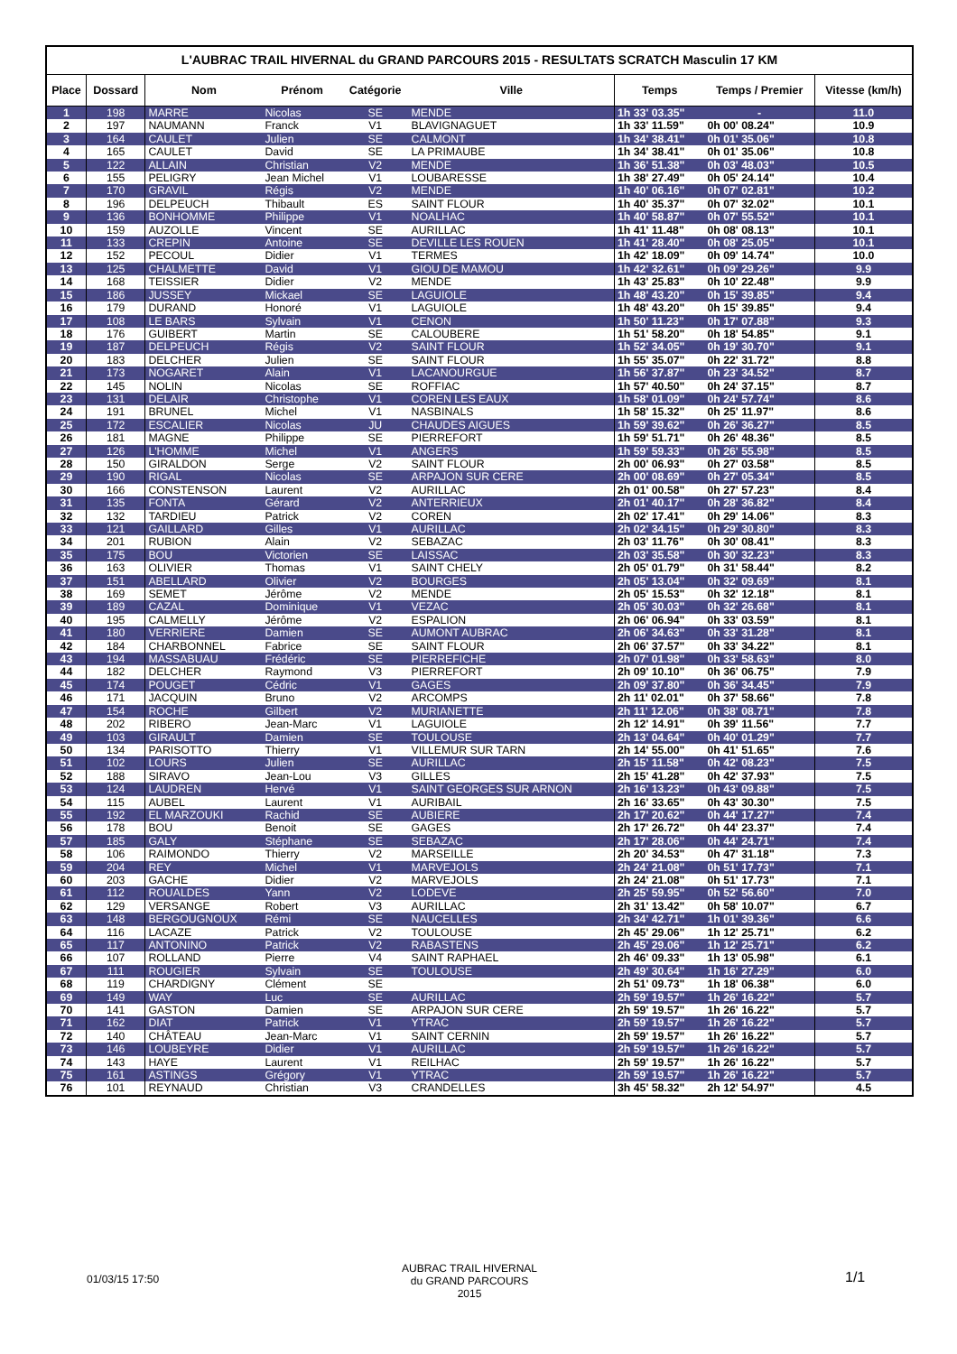L'AUBRAC TRAIL HIVERNAL du GRAND PARCOURS 2015 - RESULTATS SCRATCH Masculin 17 KM
| Place | Dossard | Nom | Prénom | Catégorie | Ville | Temps | Temps / Premier | Vitesse (km/h) |
| --- | --- | --- | --- | --- | --- | --- | --- | --- |
| 1 | 198 | MARRE | Nicolas | SE | MENDE | 1h 33' 03.35" | - | 11.0 |
| 2 | 197 | NAUMANN | Franck | V1 | BLAVIGNAGUET | 1h 33' 11.59" | 0h 00' 08.24" | 10.9 |
| 3 | 164 | CAULET | Julien | SE | CALMONT | 1h 34' 38.41" | 0h 01' 35.06" | 10.8 |
| 4 | 165 | CAULET | David | SE | LA PRIMAUBE | 1h 34' 38.41" | 0h 01' 35.06" | 10.8 |
| 5 | 122 | ALLAIN | Christian | V2 | MENDE | 1h 36' 51.38" | 0h 03' 48.03" | 10.5 |
| 6 | 155 | PELIGRY | Jean Michel | V1 | LOUBARESSE | 1h 38' 27.49" | 0h 05' 24.14" | 10.4 |
| 7 | 170 | GRAVIL | Régis | V2 | MENDE | 1h 40' 06.16" | 0h 07' 02.81" | 10.2 |
| 8 | 196 | DELPEUCH | Thibault | ES | SAINT FLOUR | 1h 40' 35.37" | 0h 07' 32.02" | 10.1 |
| 9 | 136 | BONHOMME | Philippe | V1 | NOALHAC | 1h 40' 58.87" | 0h 07' 55.52" | 10.1 |
| 10 | 159 | AUZOLLE | Vincent | SE | AURILLAC | 1h 41' 11.48" | 0h 08' 08.13" | 10.1 |
| 11 | 133 | CREPIN | Antoine | SE | DEVILLE LES ROUEN | 1h 41' 28.40" | 0h 08' 25.05" | 10.1 |
| 12 | 152 | PECOUL | Didier | V1 | TERMES | 1h 42' 18.09" | 0h 09' 14.74" | 10.0 |
| 13 | 125 | CHALMETTE | David | V1 | GIOU DE MAMOU | 1h 42' 32.61" | 0h 09' 29.26" | 9.9 |
| 14 | 168 | TEISSIER | Didier | V2 | MENDE | 1h 43' 25.83" | 0h 10' 22.48" | 9.9 |
| 15 | 186 | JUSSEY | Mickael | SE | LAGUIOLE | 1h 48' 43.20" | 0h 15' 39.85" | 9.4 |
| 16 | 179 | DURAND | Honoré | V1 | LAGUIOLE | 1h 48' 43.20" | 0h 15' 39.85" | 9.4 |
| 17 | 108 | LE BARS | Sylvain | V1 | CENON | 1h 50' 11.23" | 0h 17' 07.88" | 9.3 |
| 18 | 176 | GUIBERT | Martin | SE | CALOUBERE | 1h 51' 58.20" | 0h 18' 54.85" | 9.1 |
| 19 | 187 | DELPEUCH | Régis | V2 | SAINT FLOUR | 1h 52' 34.05" | 0h 19' 30.70" | 9.1 |
| 20 | 183 | DELCHER | Julien | SE | SAINT FLOUR | 1h 55' 35.07" | 0h 22' 31.72" | 8.8 |
| 21 | 173 | NOGARET | Alain | V1 | LACANOURGUE | 1h 56' 37.87" | 0h 23' 34.52" | 8.7 |
| 22 | 145 | NOLIN | Nicolas | SE | ROFFIAC | 1h 57' 40.50" | 0h 24' 37.15" | 8.7 |
| 23 | 131 | DELAIR | Christophe | V1 | COREN LES EAUX | 1h 58' 01.09" | 0h 24' 57.74" | 8.6 |
| 24 | 191 | BRUNEL | Michel | V1 | NASBINALS | 1h 58' 15.32" | 0h 25' 11.97" | 8.6 |
| 25 | 172 | ESCALIER | Nicolas | JU | CHAUDES AIGUES | 1h 59' 39.62" | 0h 26' 36.27" | 8.5 |
| 26 | 181 | MAGNE | Philippe | SE | PIERREFORT | 1h 59' 51.71" | 0h 26' 48.36" | 8.5 |
| 27 | 126 | L'HOMME | Michel | V1 | ANGERS | 1h 59' 59.33" | 0h 26' 55.98" | 8.5 |
| 28 | 150 | GIRALDON | Serge | V2 | SAINT FLOUR | 2h 00' 06.93" | 0h 27' 03.58" | 8.5 |
| 29 | 190 | RIGAL | Nicolas | SE | ARPAJON SUR CERE | 2h 00' 08.69" | 0h 27' 05.34" | 8.5 |
| 30 | 166 | CONSTENSON | Laurent | V2 | AURILLAC | 2h 01' 00.58" | 0h 27' 57.23" | 8.4 |
| 31 | 135 | FONTA | Gérard | V2 | ANTERRIEUX | 2h 01' 40.17" | 0h 28' 36.82" | 8.4 |
| 32 | 132 | TARDIEU | Patrick | V2 | COREN | 2h 02' 17.41" | 0h 29' 14.06" | 8.3 |
| 33 | 121 | GAILLARD | Gilles | V1 | AURILLAC | 2h 02' 34.15" | 0h 29' 30.80" | 8.3 |
| 34 | 201 | RUBION | Alain | V2 | SEBAZAC | 2h 03' 11.76" | 0h 30' 08.41" | 8.3 |
| 35 | 175 | BOU | Victorien | SE | LAISSAC | 2h 03' 35.58" | 0h 30' 32.23" | 8.3 |
| 36 | 163 | OLIVIER | Thomas | V1 | SAINT CHELY | 2h 05' 01.79" | 0h 31' 58.44" | 8.2 |
| 37 | 151 | ABELLARD | Olivier | V2 | BOURGES | 2h 05' 13.04" | 0h 32' 09.69" | 8.1 |
| 38 | 169 | SEMET | Jérôme | V2 | MENDE | 2h 05' 15.53" | 0h 32' 12.18" | 8.1 |
| 39 | 189 | CAZAL | Dominique | V1 | VEZAC | 2h 05' 30.03" | 0h 32' 26.68" | 8.1 |
| 40 | 195 | CALMELLY | Jérôme | V2 | ESPALION | 2h 06' 06.94" | 0h 33' 03.59" | 8.1 |
| 41 | 180 | VERRIERE | Damien | SE | AUMONT AUBRAC | 2h 06' 34.63" | 0h 33' 31.28" | 8.1 |
| 42 | 184 | CHARBONNEL | Fabrice | SE | SAINT FLOUR | 2h 06' 37.57" | 0h 33' 34.22" | 8.1 |
| 43 | 194 | MASSABUAU | Frédéric | SE | PIERREFICHE | 2h 07' 01.98" | 0h 33' 58.63" | 8.0 |
| 44 | 182 | DELCHER | Raymond | V3 | PIERREFORT | 2h 09' 10.10" | 0h 36' 06.75" | 7.9 |
| 45 | 174 | POUGET | Cédric | V1 | GAGES | 2h 09' 37.80" | 0h 36' 34.45" | 7.9 |
| 46 | 171 | JACQUIN | Bruno | V2 | ARCOMPS | 2h 11' 02.01" | 0h 37' 58.66" | 7.8 |
| 47 | 154 | ROCHE | Gilbert | V2 | MURIANETTE | 2h 11' 12.06" | 0h 38' 08.71" | 7.8 |
| 48 | 202 | RIBERO | Jean-Marc | V1 | LAGUIOLE | 2h 12' 14.91" | 0h 39' 11.56" | 7.7 |
| 49 | 103 | GIRAULT | Damien | SE | TOULOUSE | 2h 13' 04.64" | 0h 40' 01.29" | 7.7 |
| 50 | 134 | PARISOTTO | Thierry | V1 | VILLEMUR SUR TARN | 2h 14' 55.00" | 0h 41' 51.65" | 7.6 |
| 51 | 102 | LOURS | Julien | SE | AURILLAC | 2h 15' 11.58" | 0h 42' 08.23" | 7.5 |
| 52 | 188 | SIRAVO | Jean-Lou | V3 | GILLES | 2h 15' 41.28" | 0h 42' 37.93" | 7.5 |
| 53 | 124 | LAUDREN | Hervé | V1 | SAINT GEORGES SUR ARNON | 2h 16' 13.23" | 0h 43' 09.88" | 7.5 |
| 54 | 115 | AUBEL | Laurent | V1 | AURIBAIL | 2h 16' 33.65" | 0h 43' 30.30" | 7.5 |
| 55 | 192 | EL MARZOUKI | Rachid | SE | AUBIERE | 2h 17' 20.62" | 0h 44' 17.27" | 7.4 |
| 56 | 178 | BOU | Benoit | SE | GAGES | 2h 17' 26.72" | 0h 44' 23.37" | 7.4 |
| 57 | 185 | GALY | Stéphane | SE | SEBAZAC | 2h 17' 28.06" | 0h 44' 24.71" | 7.4 |
| 58 | 106 | RAIMONDO | Thierry | V2 | MARSEILLE | 2h 20' 34.53" | 0h 47' 31.18" | 7.3 |
| 59 | 204 | REY | Michel | V1 | MARVEJOLS | 2h 24' 21.08" | 0h 51' 17.73" | 7.1 |
| 60 | 203 | GACHE | Didier | V2 | MARVEJOLS | 2h 24' 21.08" | 0h 51' 17.73" | 7.1 |
| 61 | 112 | ROUALDES | Yann | V2 | LODEVE | 2h 25' 59.95" | 0h 52' 56.60" | 7.0 |
| 62 | 129 | VERSANGE | Robert | V3 | AURILLAC | 2h 31' 13.42" | 0h 58' 10.07" | 6.7 |
| 63 | 148 | BERGOUGNOUX | Rémi | SE | NAUCELLES | 2h 34' 42.71" | 1h 01' 39.36" | 6.6 |
| 64 | 116 | LACAZE | Patrick | V2 | TOULOUSE | 2h 45' 29.06" | 1h 12' 25.71" | 6.2 |
| 65 | 117 | ANTONINO | Patrick | V2 | RABASTENS | 2h 45' 29.06" | 1h 12' 25.71" | 6.2 |
| 66 | 107 | ROLLAND | Pierre | V4 | SAINT RAPHAEL | 2h 46' 09.33" | 1h 13' 05.98" | 6.1 |
| 67 | 111 | ROUGIER | Sylvain | SE | TOULOUSE | 2h 49' 30.64" | 1h 16' 27.29" | 6.0 |
| 68 | 119 | CHARDIGNY | Clément | SE | | 2h 51' 09.73" | 1h 18' 06.38" | 6.0 |
| 69 | 149 | WAY | Luc | SE | AURILLAC | 2h 59' 19.57" | 1h 26' 16.22" | 5.7 |
| 70 | 141 | GASTON | Damien | SE | ARPAJON SUR CERE | 2h 59' 19.57" | 1h 26' 16.22" | 5.7 |
| 71 | 162 | DIAT | Patrick | V1 | YTRAC | 2h 59' 19.57" | 1h 26' 16.22" | 5.7 |
| 72 | 140 | CHÂTEAU | Jean-Marc | V1 | SAINT CERNIN | 2h 59' 19.57" | 1h 26' 16.22" | 5.7 |
| 73 | 146 | LOUBEYRE | Didier | V1 | AURILLAC | 2h 59' 19.57" | 1h 26' 16.22" | 5.7 |
| 74 | 143 | HAYE | Laurent | V1 | REILHAC | 2h 59' 19.57" | 1h 26' 16.22" | 5.7 |
| 75 | 161 | ASTINGS | Grégory | V1 | YTRAC | 2h 59' 19.57" | 1h 26' 16.22" | 5.7 |
| 76 | 101 | REYNAUD | Christian | V3 | CRANDELLES | 3h 45' 58.32" | 2h 12' 54.97" | 4.5 |
01/03/15 17:50
AUBRAC TRAIL HIVERNAL
du GRAND PARCOURS 2015
1/1